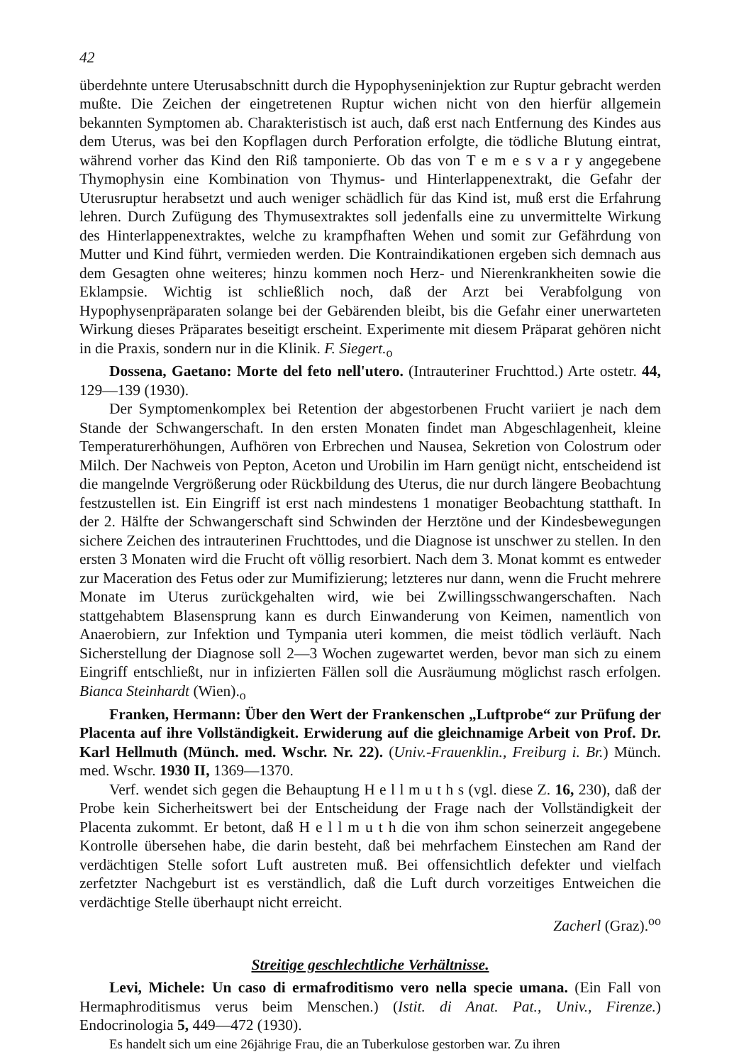42
überdehnte untere Uterusabschnitt durch die Hypophyseninjektion zur Ruptur gebracht werden mußte. Die Zeichen der eingetretenen Ruptur wichen nicht von den hierfür allgemein bekannten Symptomen ab. Charakteristisch ist auch, daß erst nach Entfernung des Kindes aus dem Uterus, was bei den Kopflagen durch Perforation erfolgte, die tödliche Blutung eintrat, während vorher das Kind den Riß tamponierte. Ob das von T e m e s v a r y angegebene Thymophysin eine Kombination von Thymus- und Hinterlappenextrakt, die Gefahr der Uterusruptur herabsetzt und auch weniger schädlich für das Kind ist, muß erst die Erfahrung lehren. Durch Zufügung des Thymusextraktes soll jedenfalls eine zu unvermittelte Wirkung des Hinterlappenextraktes, welche zu krampfhaften Wehen und somit zur Gefährdung von Mutter und Kind führt, vermieden werden. Die Kontraindikationen ergeben sich demnach aus dem Gesagten ohne weiteres; hinzu kommen noch Herz- und Nierenkrankheiten sowie die Eklampsie. Wichtig ist schließlich noch, daß der Arzt bei Verabfolgung von Hypophysenpräparaten solange bei der Gebärenden bleibt, bis die Gefahr einer unerwarteten Wirkung dieses Präparates beseitigt erscheint. Experimente mit diesem Präparat gehören nicht in die Praxis, sondern nur in die Klinik. F. Siegert.<sub>o</sub>
Dossena, Gaetano: Morte del feto nell'utero. (Intrauteriner Fruchttod.) Arte ostetr. 44, 129—139 (1930).
Der Symptomenkomplex bei Retention der abgestorbenen Frucht variiert je nach dem Stande der Schwangerschaft. In den ersten Monaten findet man Abgeschlagenheit, kleine Temperaturerhöhungen, Aufhören von Erbrechen und Nausea, Sekretion von Colostrum oder Milch. Der Nachweis von Pepton, Aceton und Urobilin im Harn genügt nicht, entscheidend ist die mangelnde Vergrößerung oder Rückbildung des Uterus, die nur durch längere Beobachtung festzustellen ist. Ein Eingriff ist erst nach mindestens 1 monatiger Beobachtung statthaft. In der 2. Hälfte der Schwangerschaft sind Schwinden der Herztöne und der Kindesbewegungen sichere Zeichen des intrauterinen Fruchttodes, und die Diagnose ist unschwer zu stellen. In den ersten 3 Monaten wird die Frucht oft völlig resorbiert. Nach dem 3. Monat kommt es entweder zur Maceration des Fetus oder zur Mumifizierung; letzteres nur dann, wenn die Frucht mehrere Monate im Uterus zurückgehalten wird, wie bei Zwillingsschwangerschaften. Nach stattgehabtem Blasensprung kann es durch Einwanderung von Keimen, namentlich von Anaerobiern, zur Infektion und Tympania uteri kommen, die meist tödlich verläuft. Nach Sicherstellung der Diagnose soll 2—3 Wochen zugewartet werden, bevor man sich zu einem Eingriff entschließt, nur in infizierten Fällen soll die Ausräumung möglichst rasch erfolgen. Bianca Steinhardt (Wien).<sub>o</sub>
Franken, Hermann: Über den Wert der Frankenschen „Luftprobe“ zur Prüfung der Placenta auf ihre Vollständigkeit. Erwiderung auf die gleichnamige Arbeit von Prof. Dr. Karl Hellmuth (Münch. med. Wschr. Nr. 22). (Univ.-Frauenklin., Freiburg i. Br.) Münch. med. Wschr. 1930 II, 1369—1370.
Verf. wendet sich gegen die Behauptung H e l l m u t h s (vgl. diese Z. 16, 230), daß der Probe kein Sicherheitswert bei der Entscheidung der Frage nach der Vollständigkeit der Placenta zukommt. Er betont, daß H e l l m u t h die von ihm schon seinerzeit angegebene Kontrolle übersehen habe, die darin besteht, daß bei mehrfachem Einstechen am Rand der verdächtigen Stelle sofort Luft austreten muß. Bei offensichtlich defekter und vielfach zerfetzter Nachgeburt ist es verständlich, daß die Luft durch vorzeitiges Entweichen die verdächtige Stelle überhaupt nicht erreicht.
Zacherl (Graz).<sup>oo</sup>
Streitige geschlechtliche Verhältnisse.
Levi, Michele: Un caso di ermafroditismo vero nella specie umana. (Ein Fall von Hermaphroditismus verus beim Menschen.) (Istit. di Anat. Pat., Univ., Firenze.) Endocrinologia 5, 449—472 (1930).
Es handelt sich um eine 26jährige Frau, die an Tuberkulose gestorben war. Zu ihren